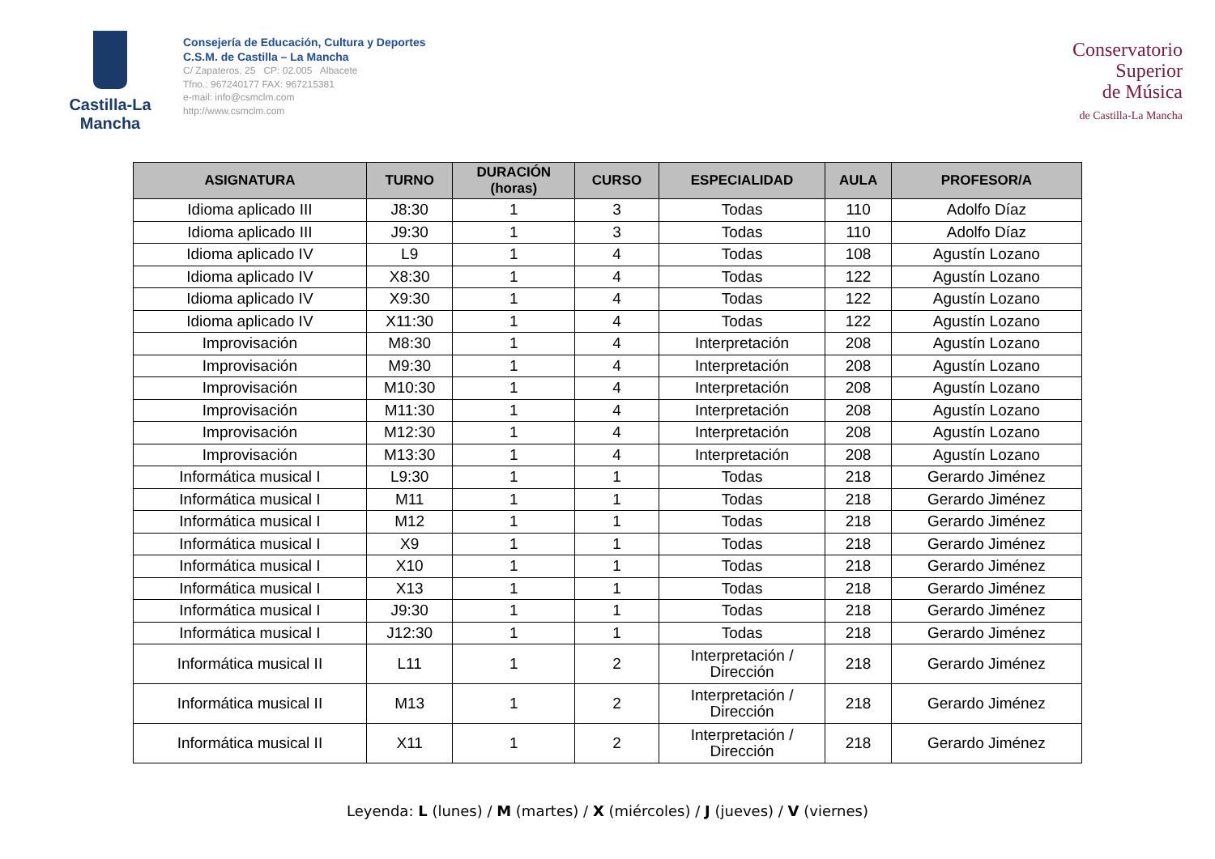Castilla-La Mancha
Consejería de Educación, Cultura y Deportes
C.S.M. de Castilla – La Mancha
C/ Zapateros, 25 CP: 02.005 Albacete
Tfno.: 967240177 FAX: 967215381
e-mail: info@csmclm.com
http://www.csmclm.com
Conservatorio
Superior
de Música
de Castilla-La Mancha
| ASIGNATURA | TURNO | DURACIÓN (horas) | CURSO | ESPECIALIDAD | AULA | PROFESOR/A |
| --- | --- | --- | --- | --- | --- | --- |
| Idioma aplicado III | J8:30 | 1 | 3 | Todas | 110 | Adolfo Díaz |
| Idioma aplicado III | J9:30 | 1 | 3 | Todas | 110 | Adolfo Díaz |
| Idioma aplicado IV | L9 | 1 | 4 | Todas | 108 | Agustín Lozano |
| Idioma aplicado IV | X8:30 | 1 | 4 | Todas | 122 | Agustín Lozano |
| Idioma aplicado IV | X9:30 | 1 | 4 | Todas | 122 | Agustín Lozano |
| Idioma aplicado IV | X11:30 | 1 | 4 | Todas | 122 | Agustín Lozano |
| Improvisación | M8:30 | 1 | 4 | Interpretación | 208 | Agustín Lozano |
| Improvisación | M9:30 | 1 | 4 | Interpretación | 208 | Agustín Lozano |
| Improvisación | M10:30 | 1 | 4 | Interpretación | 208 | Agustín Lozano |
| Improvisación | M11:30 | 1 | 4 | Interpretación | 208 | Agustín Lozano |
| Improvisación | M12:30 | 1 | 4 | Interpretación | 208 | Agustín Lozano |
| Improvisación | M13:30 | 1 | 4 | Interpretación | 208 | Agustín Lozano |
| Informática musical I | L9:30 | 1 | 1 | Todas | 218 | Gerardo Jiménez |
| Informática musical I | M11 | 1 | 1 | Todas | 218 | Gerardo Jiménez |
| Informática musical I | M12 | 1 | 1 | Todas | 218 | Gerardo Jiménez |
| Informática musical I | X9 | 1 | 1 | Todas | 218 | Gerardo Jiménez |
| Informática musical I | X10 | 1 | 1 | Todas | 218 | Gerardo Jiménez |
| Informática musical I | X13 | 1 | 1 | Todas | 218 | Gerardo Jiménez |
| Informática musical I | J9:30 | 1 | 1 | Todas | 218 | Gerardo Jiménez |
| Informática musical I | J12:30 | 1 | 1 | Todas | 218 | Gerardo Jiménez |
| Informática musical II | L11 | 1 | 2 | Interpretación / Dirección | 218 | Gerardo Jiménez |
| Informática musical II | M13 | 1 | 2 | Interpretación / Dirección | 218 | Gerardo Jiménez |
| Informática musical II | X11 | 1 | 2 | Interpretación / Dirección | 218 | Gerardo Jiménez |
Leyenda: L (lunes) / M (martes) / X (miércoles) / J (jueves) / V (viernes)